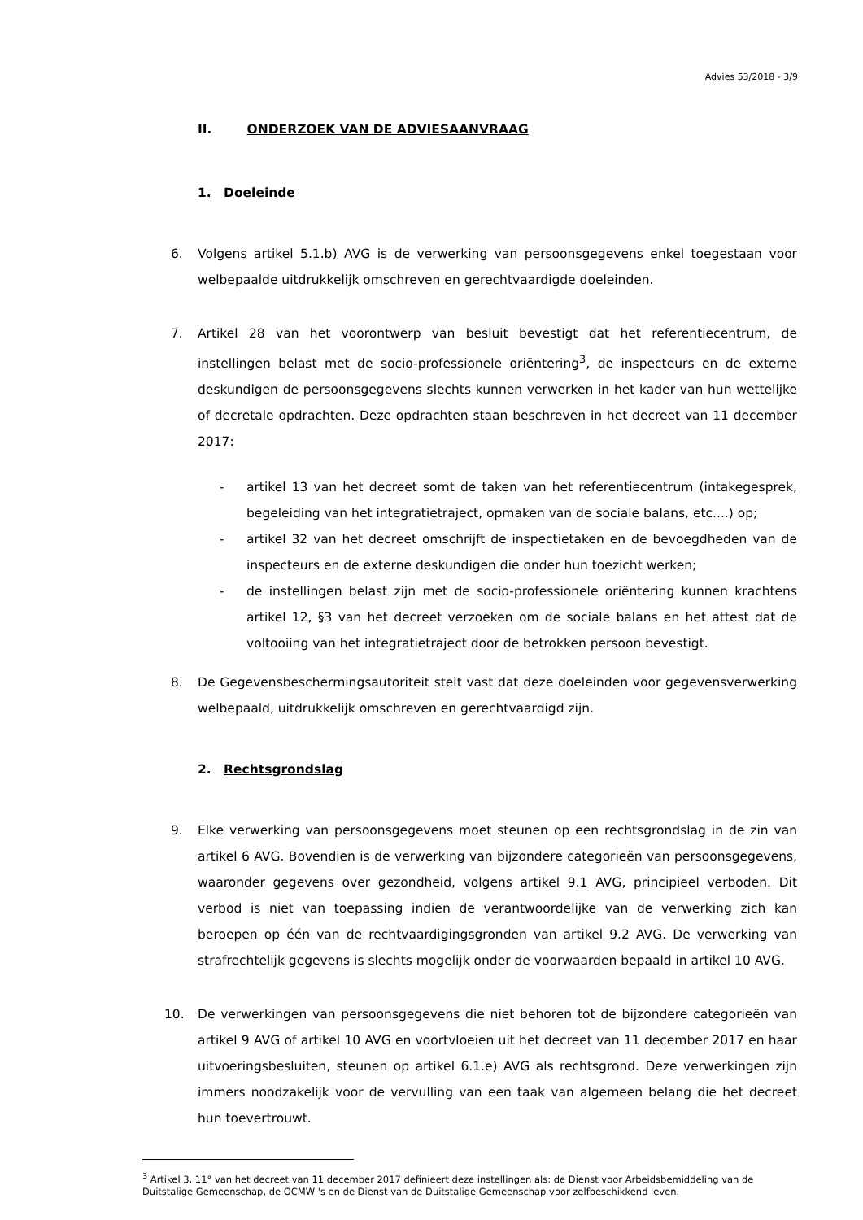Advies 53/2018 - 3/9
II. ONDERZOEK VAN DE ADVIESAANVRAAG
1. Doeleinde
6. Volgens artikel 5.1.b) AVG is de verwerking van persoonsgegevens enkel toegestaan voor welbepaalde uitdrukkelijk omschreven en gerechtvaardigde doeleinden.
7. Artikel 28 van het voorontwerp van besluit bevestigt dat het referentiecentrum, de instellingen belast met de socio-professionele oriëntering<sup>3</sup>, de inspecteurs en de externe deskundigen de persoonsgegevens slechts kunnen verwerken in het kader van hun wettelijke of decretale opdrachten. Deze opdrachten staan beschreven in het decreet van 11 december 2017:
- artikel 13 van het decreet somt de taken van het referentiecentrum (intakegesprek, begeleiding van het integratietraject, opmaken van de sociale balans, etc....) op;
- artikel 32 van het decreet omschrijft de inspectietaken en de bevoegdheden van de inspecteurs en de externe deskundigen die onder hun toezicht werken;
- de instellingen belast zijn met de socio-professionele oriëntering kunnen krachtens artikel 12, §3 van het decreet verzoeken om de sociale balans en het attest dat de voltooiing van het integratietraject door de betrokken persoon bevestigt.
8. De Gegevensbeschermingsautoriteit stelt vast dat deze doeleinden voor gegevensverwerking welbepaald, uitdrukkelijk omschreven en gerechtvaardigd zijn.
2. Rechtsgrondslag
9. Elke verwerking van persoonsgegevens moet steunen op een rechtsgrondslag in de zin van artikel 6 AVG. Bovendien is de verwerking van bijzondere categorieën van persoonsgegevens, waaronder gegevens over gezondheid, volgens artikel 9.1 AVG, principieel verboden. Dit verbod is niet van toepassing indien de verantwoordelijke van de verwerking zich kan beroepen op één van de rechtvaardigingsgronden van artikel 9.2 AVG. De verwerking van strafrechtelijk gegevens is slechts mogelijk onder de voorwaarden bepaald in artikel 10 AVG.
10. De verwerkingen van persoonsgegevens die niet behoren tot de bijzondere categorieën van artikel 9 AVG of artikel 10 AVG en voortvloeien uit het decreet van 11 december 2017 en haar uitvoeringsbesluiten, steunen op artikel 6.1.e) AVG als rechtsgrond. Deze verwerkingen zijn immers noodzakelijk voor de vervulling van een taak van algemeen belang die het decreet hun toevertrouwt.
<sup>3</sup> Artikel 3, 11° van het decreet van 11 december 2017 definieert deze instellingen als: de Dienst voor Arbeidsbemiddeling van de Duitstalige Gemeenschap, de OCMW 's en de Dienst van de Duitstalige Gemeenschap voor zelfbeschikkend leven.